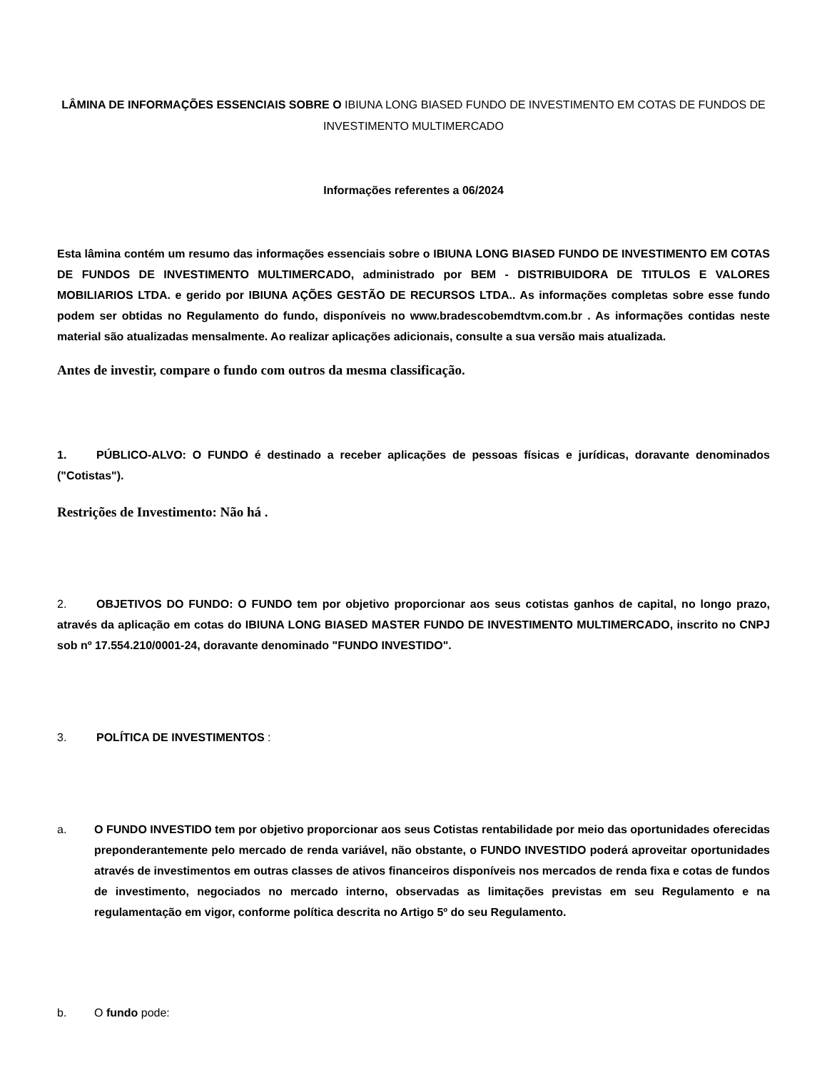LÂMINA DE INFORMAÇÕES ESSENCIAIS SOBRE O IBIUNA LONG BIASED FUNDO DE INVESTIMENTO EM COTAS DE FUNDOS DE INVESTIMENTO MULTIMERCADO
Informações referentes a 06/2024
Esta lâmina contém um resumo das informações essenciais sobre o IBIUNA LONG BIASED FUNDO DE INVESTIMENTO EM COTAS DE FUNDOS DE INVESTIMENTO MULTIMERCADO, administrado por BEM - DISTRIBUIDORA DE TITULOS E VALORES MOBILIARIOS LTDA. e gerido por IBIUNA AÇÕES GESTÃO DE RECURSOS LTDA.. As informações completas sobre esse fundo podem ser obtidas no Regulamento do fundo, disponíveis no www.bradescobemdtvm.com.br . As informações contidas neste material são atualizadas mensalmente. Ao realizar aplicações adicionais, consulte a sua versão mais atualizada.
Antes de investir, compare o fundo com outros da mesma classificação.
1. PÚBLICO-ALVO: O FUNDO é destinado a receber aplicações de pessoas físicas e jurídicas, doravante denominados ("Cotistas").
Restrições de Investimento: Não há .
2. OBJETIVOS DO FUNDO: O FUNDO tem por objetivo proporcionar aos seus cotistas ganhos de capital, no longo prazo, através da aplicação em cotas do IBIUNA LONG BIASED MASTER FUNDO DE INVESTIMENTO MULTIMERCADO, inscrito no CNPJ sob nº 17.554.210/0001-24, doravante denominado "FUNDO INVESTIDO".
3. POLÍTICA DE INVESTIMENTOS :
a. O FUNDO INVESTIDO tem por objetivo proporcionar aos seus Cotistas rentabilidade por meio das oportunidades oferecidas preponderantemente pelo mercado de renda variável, não obstante, o FUNDO INVESTIDO poderá aproveitar oportunidades através de investimentos em outras classes de ativos financeiros disponíveis nos mercados de renda fixa e cotas de fundos de investimento, negociados no mercado interno, observadas as limitações previstas em seu Regulamento e na regulamentação em vigor, conforme política descrita no Artigo 5º do seu Regulamento.
b. O fundo pode: